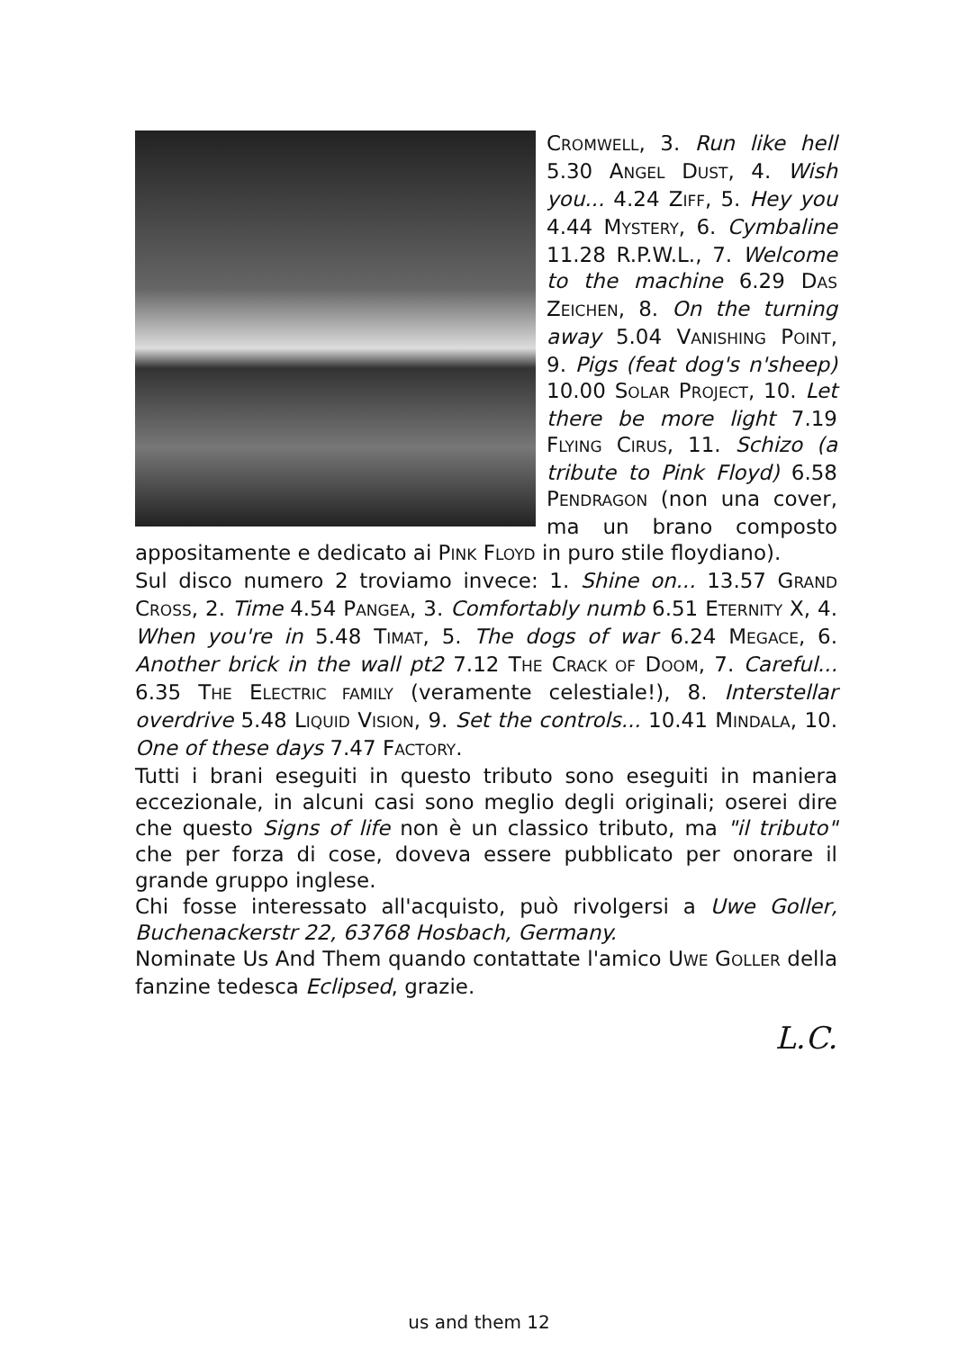CROMWELL, 3. Run like hell 5.30 ANGEL DUST, 4. Wish you... 4.24 ZIFF, 5. Hey you 4.44 MYSTERY, 6. Cymbaline 11.28 R.P.W.L., 7. Welcome to the machine 6.29 DAS ZEICHEN, 8. On the turning away 5.04 VANISHING POINT, 9. Pigs (feat dog's n'sheep) 10.00 SOLAR PROJECT, 10. Let there be more light 7.19 FLYING CIRUS, 11. Schizo (a tribute to Pink Floyd) 6.58 PENDRAGON (non una cover, ma un brano composto appositamente e dedicato ai PINK FLOYD in puro stile floydiano).
Sul disco numero 2 troviamo invece: 1. Shine on... 13.57 GRAND CROSS, 2. Time 4.54 PANGEA, 3. Comfortably numb 6.51 ETERNITY X, 4. When you're in 5.48 TIMAT, 5. The dogs of war 6.24 MEGACE, 6. Another brick in the wall pt2 7.12 THE CRACK OF DOOM, 7. Careful... 6.35 THE ELECTRIC FAMILY (veramente celestiale!), 8. Interstellar overdrive 5.48 LIQUID VISION, 9. Set the controls... 10.41 MINDALA, 10. One of these days 7.47 FACTORY.
Tutti i brani eseguiti in questo tributo sono eseguiti in maniera eccezionale, in alcuni casi sono meglio degli originali; oserei dire che questo Signs of life non è un classico tributo, ma "il tributo" che per forza di cose, doveva essere pubblicato per onorare il grande gruppo inglese.
Chi fosse interessato all'acquisto, può rivolgersi a Uwe Goller, Buchenackerstr 22, 63768 Hosbach, Germany.
Nominate Us And Them quando contattate l'amico UWE GOLLER della fanzine tedesca Eclipsed, grazie.
L.C.
us and them 12